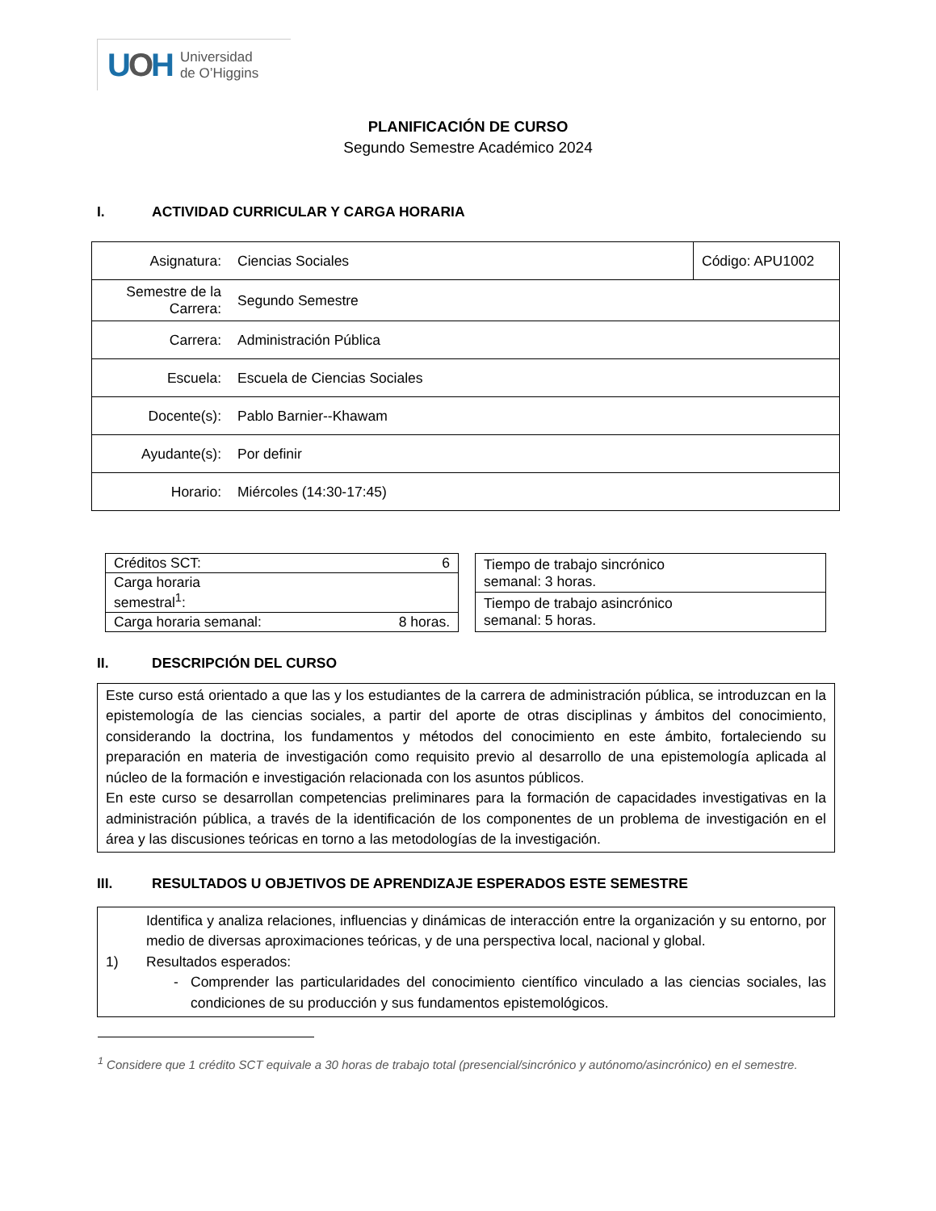UOH
Universidad
de O’Higgins
PLANIFICACIÓN DE CURSO
Segundo Semestre Académico 2024
I. ACTIVIDAD CURRICULAR Y CARGA HORARIA
| Asignatura: | Ciencias Sociales | Código: APU1002 |
| Semestre de la Carrera: | Segundo Semestre | |
| Carrera: | Administración Pública | |
| Escuela: | Escuela de Ciencias Sociales | |
| Docente(s): | Pablo Barnier--Khawam | |
| Ayudante(s): | Por definir | |
| Horario: | Miércoles (14:30-17:45) | |
| Créditos SCT: | 6 |
| Carga horaria semestral<sup>1</sup>: | |
| Carga horaria semanal: | 8 horas. |
| Tiempo de trabajo sincrónico semanal: 3 horas. |
| Tiempo de trabajo asincrónico semanal: 5 horas. |
II. DESCRIPCIÓN DEL CURSO
Este curso está orientado a que las y los estudiantes de la carrera de administración pública, se introduzcan en la epistemología de las ciencias sociales, a partir del aporte de otras disciplinas y ámbitos del conocimiento, considerando la doctrina, los fundamentos y métodos del conocimiento en este ámbito, fortaleciendo su preparación en materia de investigación como requisito previo al desarrollo de una epistemología aplicada al núcleo de la formación e investigación relacionada con los asuntos públicos.
En este curso se desarrollan competencias preliminares para la formación de capacidades investigativas en la administración pública, a través de la identificación de los componentes de un problema de investigación en el área y las discusiones teóricas en torno a las metodologías de la investigación.
III. RESULTADOS U OBJETIVOS DE APRENDIZAJE ESPERADOS ESTE SEMESTRE
| 1) | Identifica y analiza relaciones, influencias y dinámicas de interacción entre la organización y su entorno, por medio de diversas aproximaciones teóricas, y de una perspectiva local, nacional y global. Resultados esperados: - Comprender las particularidades del conocimiento científico vinculado a las ciencias sociales, las condiciones de su producción y sus fundamentos epistemológicos. |
<sup>1</sup> Considere que 1 crédito SCT equivale a 30 horas de trabajo total (presencial/sincrónico y autónomo/asincrónico) en el semestre.